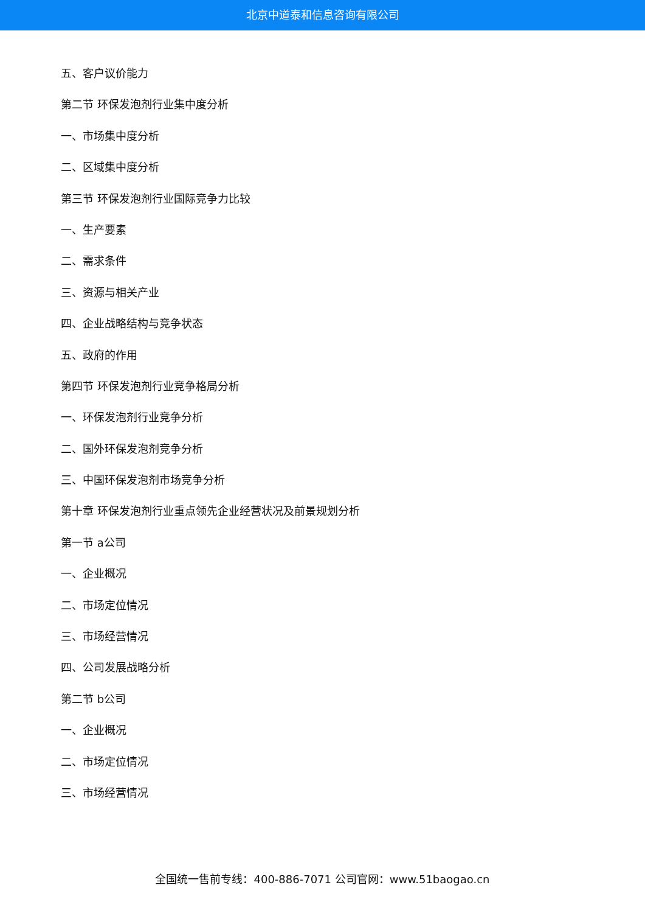北京中道泰和信息咨询有限公司
五、客户议价能力
第二节 环保发泡剂行业集中度分析
一、市场集中度分析
二、区域集中度分析
第三节 环保发泡剂行业国际竞争力比较
一、生产要素
二、需求条件
三、资源与相关产业
四、企业战略结构与竞争状态
五、政府的作用
第四节 环保发泡剂行业竞争格局分析
一、环保发泡剂行业竞争分析
二、国外环保发泡剂竞争分析
三、中国环保发泡剂市场竞争分析
第十章 环保发泡剂行业重点领先企业经营状况及前景规划分析
第一节 a公司
一、企业概况
二、市场定位情况
三、市场经营情况
四、公司发展战略分析
第二节 b公司
一、企业概况
二、市场定位情况
三、市场经营情况
全国统一售前专线：400-886-7071 公司官网：www.51baogao.cn